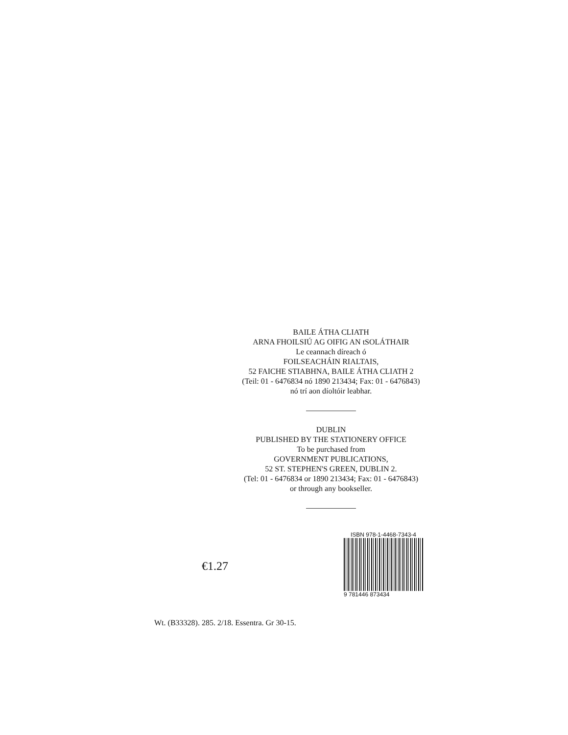BAILE ÁTHA CLIATH
ARNA FHOILSIÚ AG OIFIG AN tSOLÁTHAIR
Le ceannach díreach ó
FOILSEACHÁIN RIALTAIS,
52 FAICHE STIABHNA, BAILE ÁTHA CLIATH 2
(Teil: 01 - 6476834 nó 1890 213434; Fax: 01 - 6476843)
nó trí aon díoltóir leabhar.
DUBLIN
PUBLISHED BY THE STATIONERY OFFICE
To be purchased from
GOVERNMENT PUBLICATIONS,
52 ST. STEPHEN'S GREEN, DUBLIN 2.
(Tel: 01 - 6476834 or 1890 213434; Fax: 01 - 6476843)
or through any bookseller.
€1.27
ISBN 978-1-4468-7343-4
9 781446 873434
Wt. (B33328). 285. 2/18. Essentra. Gr 30-15.